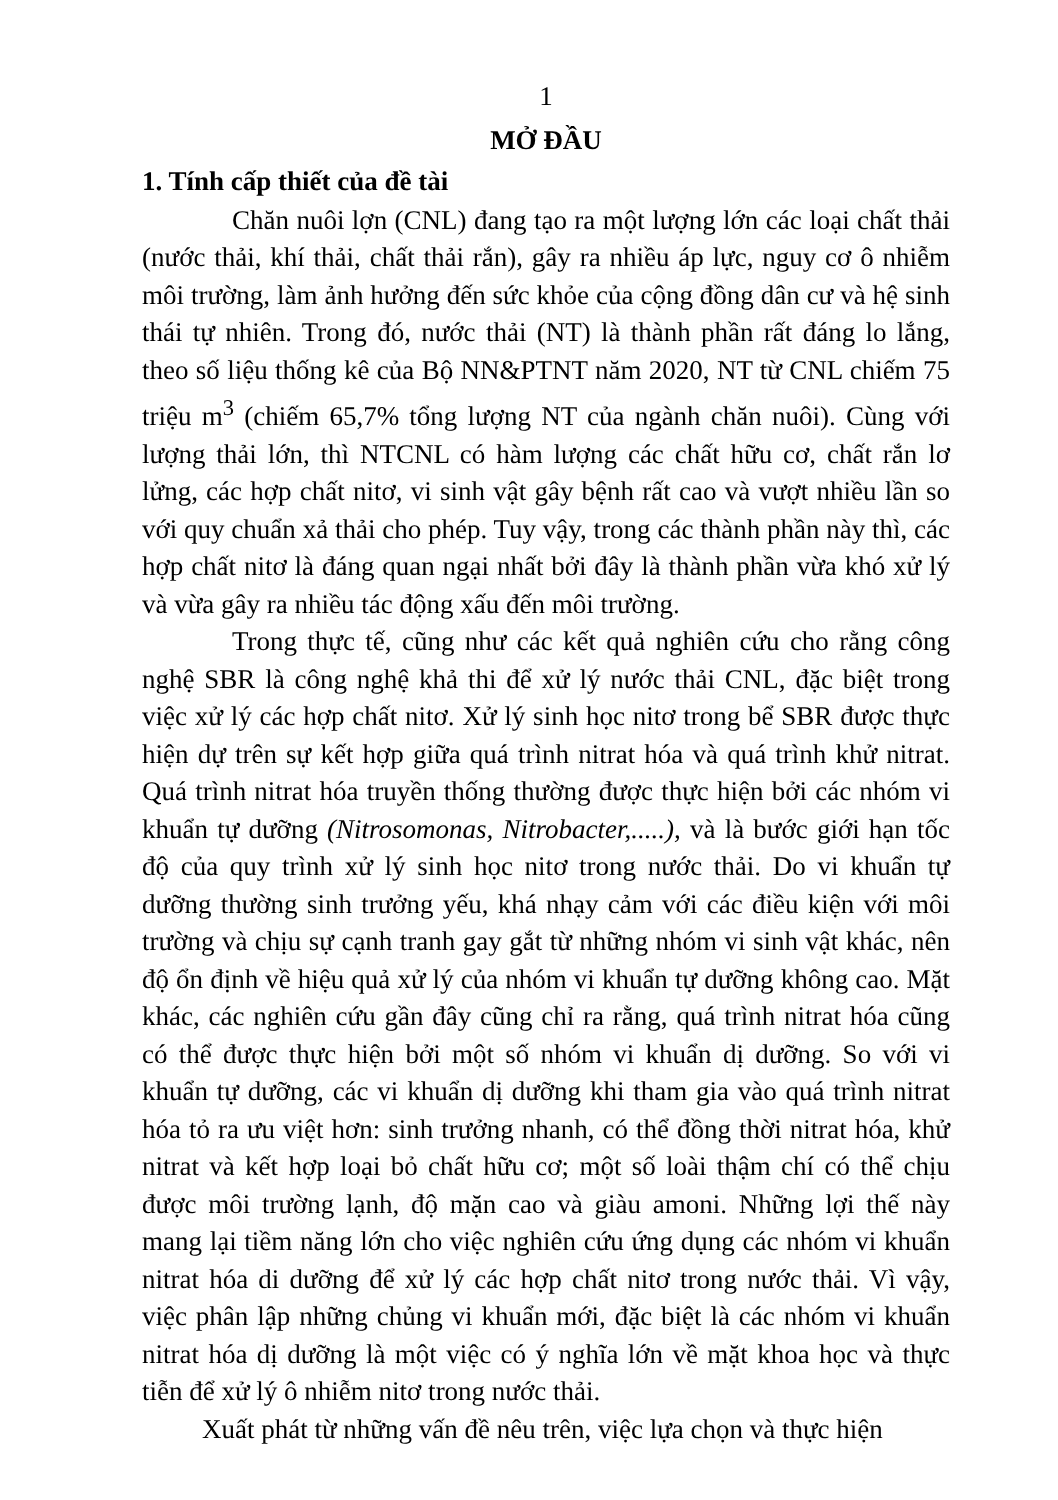1
MỞ ĐẦU
1. Tính cấp thiết của đề tài
Chăn nuôi lợn (CNL) đang tạo ra một lượng lớn các loại chất thải (nước thải, khí thải, chất thải rắn), gây ra nhiều áp lực, nguy cơ ô nhiễm môi trường, làm ảnh hưởng đến sức khỏe của cộng đồng dân cư và hệ sinh thái tự nhiên. Trong đó, nước thải (NT) là thành phần rất đáng lo lắng, theo số liệu thống kê của Bộ NN&PTNT năm 2020, NT từ CNL chiếm 75 triệu m<sup>3</sup> (chiếm 65,7% tổng lượng NT của ngành chăn nuôi). Cùng với lượng thải lớn, thì NTCNL có hàm lượng các chất hữu cơ, chất rắn lơ lửng, các hợp chất nitơ, vi sinh vật gây bệnh rất cao và vượt nhiều lần so với quy chuẩn xả thải cho phép. Tuy vậy, trong các thành phần này thì, các hợp chất nitơ là đáng quan ngại nhất bởi đây là thành phần vừa khó xử lý và vừa gây ra nhiều tác động xấu đến môi trường.
Trong thực tế, cũng như các kết quả nghiên cứu cho rằng công nghệ SBR là công nghệ khả thi để xử lý nước thải CNL, đặc biệt trong việc xử lý các hợp chất nitơ. Xử lý sinh học nitơ trong bể SBR được thực hiện dự trên sự kết hợp giữa quá trình nitrat hóa và quá trình khử nitrat. Quá trình nitrat hóa truyền thống thường được thực hiện bởi các nhóm vi khuẩn tự dưỡng (Nitrosomonas, Nitrobacter,.....), và là bước giới hạn tốc độ của quy trình xử lý sinh học nitơ trong nước thải. Do vi khuẩn tự dưỡng thường sinh trưởng yếu, khá nhạy cảm với các điều kiện với môi trường và chịu sự cạnh tranh gay gắt từ những nhóm vi sinh vật khác, nên độ ổn định về hiệu quả xử lý của nhóm vi khuẩn tự dưỡng không cao. Mặt khác, các nghiên cứu gần đây cũng chỉ ra rằng, quá trình nitrat hóa cũng có thể được thực hiện bởi một số nhóm vi khuẩn dị dưỡng. So với vi khuẩn tự dưỡng, các vi khuẩn dị dưỡng khi tham gia vào quá trình nitrat hóa tỏ ra ưu việt hơn: sinh trưởng nhanh, có thể đồng thời nitrat hóa, khử nitrat và kết hợp loại bỏ chất hữu cơ; một số loài thậm chí có thể chịu được môi trường lạnh, độ mặn cao và giàu amoni. Những lợi thế này mang lại tiềm năng lớn cho việc nghiên cứu ứng dụng các nhóm vi khuẩn nitrat hóa di dưỡng để xử lý các hợp chất nitơ trong nước thải. Vì vậy, việc phân lập những chủng vi khuẩn mới, đặc biệt là các nhóm vi khuẩn nitrat hóa dị dưỡng là một việc có ý nghĩa lớn về mặt khoa học và thực tiễn để xử lý ô nhiễm nitơ trong nước thải.
Xuất phát từ những vấn đề nêu trên, việc lựa chọn và thực hiện